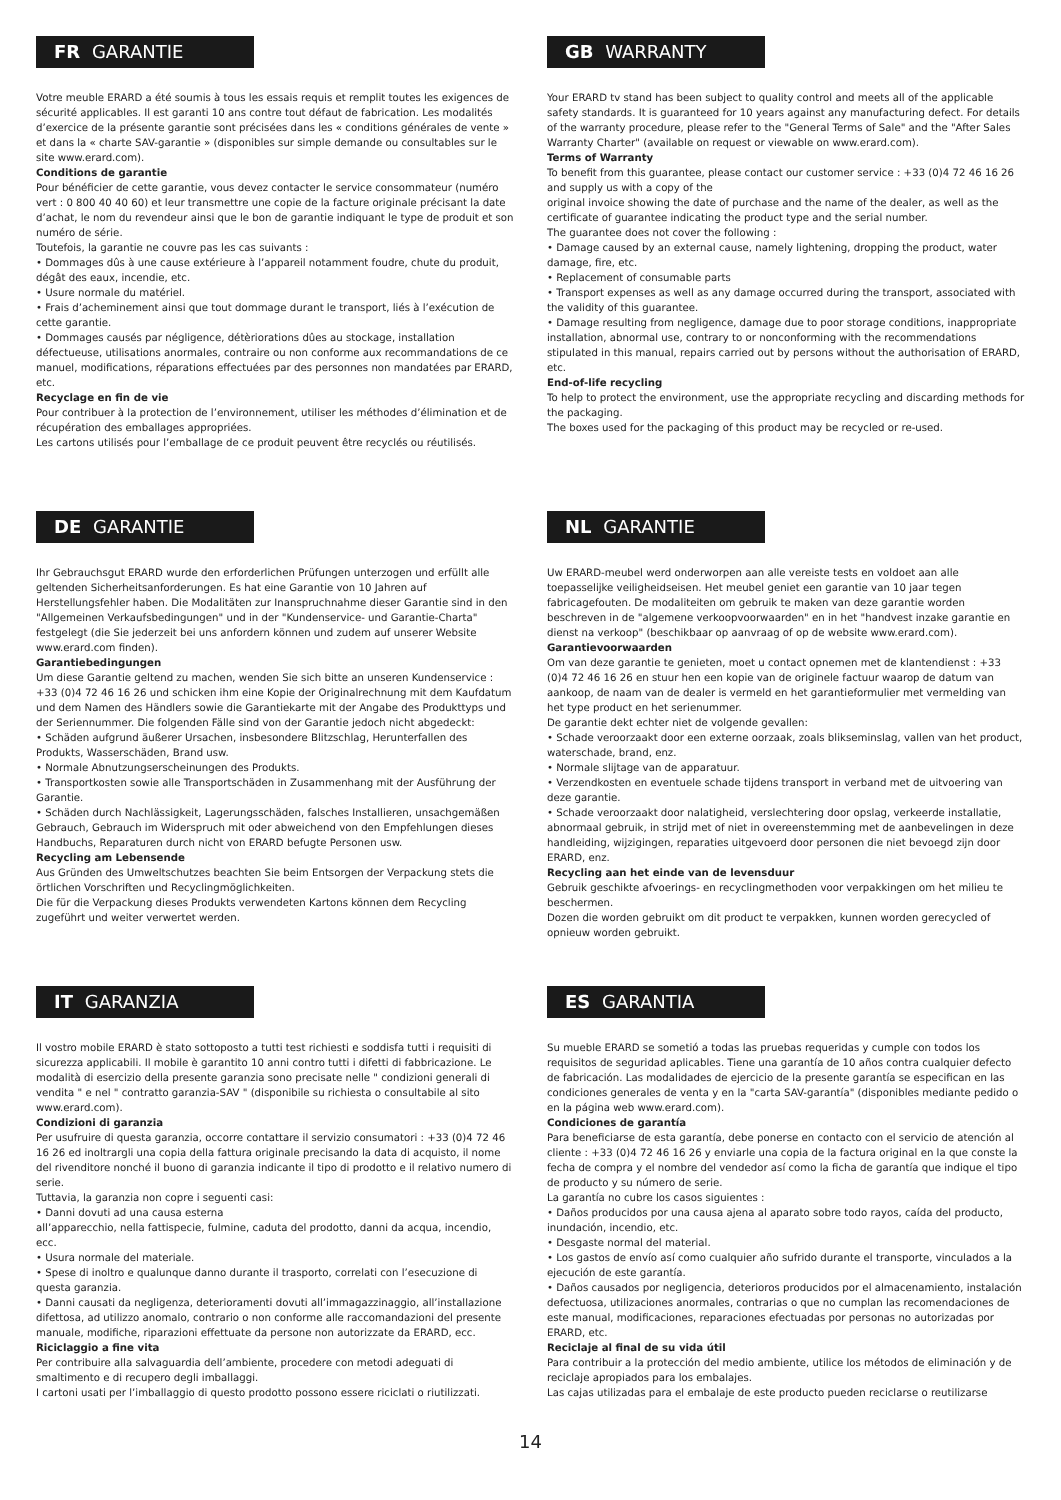FR GARANTIE
Votre meuble ERARD a été soumis à tous les essais requis et remplit toutes les exigences de sécurité applicables. Il est garanti 10 ans contre tout défaut de fabrication. Les modalités d’exercice de la présente garantie sont précisées dans les « conditions générales de vente » et dans la « charte SAV-garantie » (disponibles sur simple demande ou consultables sur le site www.erard.com).
Conditions de garantie
Pour bénéficier de cette garantie, vous devez contacter le service consommateur (numéro vert : 0 800 40 40 60) et leur transmettre une copie de la facture originale précisant la date d’achat, le nom du revendeur ainsi que le bon de garantie indiquant le type de produit et son numéro de série.
Toutefois, la garantie ne couvre pas les cas suivants :
• Dommages dûs à une cause extérieure à l’appareil notamment foudre, chute du produit, dégât des eaux, incendie, etc.
• Usure normale du matériel.
• Frais d’acheminement ainsi que tout dommage durant le transport, liés à l’exécution de cette garantie.
• Dommages causés par négligence, détèriorations dûes au stockage, installation défectueuse, utilisations anormales, contraire ou non conforme aux recommandations de ce manuel, modifications, réparations effectuées par des personnes non mandatées par ERARD, etc.
Recyclage en fin de vie
Pour contribuer à la protection de l’environnement, utiliser les méthodes d’élimination et de récupération des emballages appropriées.
Les cartons utilisés pour l’emballage de ce produit peuvent être recyclés ou réutilisés.
GB WARRANTY
Your ERARD tv stand has been subject to quality control and meets all of the applicable safety standards. It is guaranteed for 10 years against any manufacturing defect. For details of the warranty procedure, please refer to the "General Terms of Sale" and the "After Sales Warranty Charter" (available on request or viewable on www.erard.com).
Terms of Warranty
To benefit from this guarantee, please contact our customer service : +33 (0)4 72 46 16 26 and supply us with a copy of the
original invoice showing the date of purchase and the name of the dealer, as well as the certificate of guarantee indicating the product type and the serial number.
The guarantee does not cover the following :
• Damage caused by an external cause, namely lightening, dropping the product, water damage, fire, etc.
• Replacement of consumable parts
• Transport expenses as well as any damage occurred during the transport, associated with the validity of this guarantee.
• Damage resulting from negligence, damage due to poor storage conditions, inappropriate installation, abnormal use, contrary to or nonconforming with the recommendations stipulated in this manual, repairs carried out by persons without the authorisation of ERARD, etc.
End-of-life recycling
To help to protect the environment, use the appropriate recycling and discarding methods for the packaging.
The boxes used for the packaging of this product may be recycled or re-used.
DE GARANTIE
Ihr Gebrauchsgut ERARD wurde den erforderlichen Prüfungen unterzogen und erfüllt alle geltenden Sicherheitsanforderungen. Es hat eine Garantie von 10 Jahren auf Herstellungsfehler haben. Die Modalitäten zur Inanspruchnahme dieser Garantie sind in den "Allgemeinen Verkaufsbedingungen" und in der "Kundenservice- und Garantie-Charta" festgelegt (die Sie jederzeit bei uns anfordern können und zudem auf unserer Website www.erard.com finden).
Garantiebedingungen
Um diese Garantie geltend zu machen, wenden Sie sich bitte an unseren Kundenservice : +33 (0)4 72 46 16 26 und schicken ihm eine Kopie der Originalrechnung mit dem Kaufdatum und dem Namen des Händlers sowie die Garantiekarte mit der Angabe des Produkttyps und der Seriennummer. Die folgenden Fälle sind von der Garantie jedoch nicht abgedeckt:
• Schäden aufgrund äußerer Ursachen, insbesondere Blitzschlag, Herunterfallen des Produkts, Wasserschäden, Brand usw.
• Normale Abnutzungserscheinungen des Produkts.
• Transportkosten sowie alle Transportschäden in Zusammenhang mit der Ausführung der Garantie.
• Schäden durch Nachlässigkeit, Lagerungsschäden, falsches Installieren, unsachgemäßen Gebrauch, Gebrauch im Widerspruch mit oder abweichend von den Empfehlungen dieses Handbuchs, Reparaturen durch nicht von ERARD befugte Personen usw.
Recycling am Lebensende
Aus Gründen des Umweltschutzes beachten Sie beim Entsorgen der Verpackung stets die örtlichen Vorschriften und Recyclingmöglichkeiten.
Die für die Verpackung dieses Produkts verwendeten Kartons können dem Recycling zugeführt und weiter verwertet werden.
NL GARANTIE
Uw ERARD-meubel werd onderworpen aan alle vereiste tests en voldoet aan alle toepasselijke veiligheidseisen. Het meubel geniet een garantie van 10 jaar tegen fabricagefouten. De modaliteiten om gebruik te maken van deze garantie worden beschreven in de "algemene verkoopvoorwaarden" en in het "handvest inzake garantie en dienst na verkoop" (beschikbaar op aanvraag of op de website www.erard.com).
Garantievoorwaarden
Om van deze garantie te genieten, moet u contact opnemen met de klantendienst : +33 (0)4 72 46 16 26 en stuur hen een kopie van de originele factuur waarop de datum van aankoop, de naam van de dealer is vermeld en het garantieformulier met vermelding van het type product en het serienummer.
De garantie dekt echter niet de volgende gevallen:
• Schade veroorzaakt door een externe oorzaak, zoals blikseminslag, vallen van het product, waterschade, brand, enz.
• Normale slijtage van de apparatuur.
• Verzendkosten en eventuele schade tijdens transport in verband met de uitvoering van deze garantie.
• Schade veroorzaakt door nalatigheid, verslechtering door opslag, verkeerde installatie, abnormaal gebruik, in strijd met of niet in overeenstemming met de aanbevelingen in deze handleiding, wijzigingen, reparaties uitgevoerd door personen die niet bevoegd zijn door ERARD, enz.
Recycling aan het einde van de levensduur
Gebruik geschikte afvoerings- en recyclingmethoden voor verpakkingen om het milieu te beschermen.
Dozen die worden gebruikt om dit product te verpakken, kunnen worden gerecycled of opnieuw worden gebruikt.
IT GARANZIA
Il vostro mobile ERARD è stato sottoposto a tutti test richiesti e soddisfa tutti i requisiti di sicurezza applicabili. Il mobile è garantito 10 anni contro tutti i difetti di fabbricazione. Le modalità di esercizio della presente garanzia sono precisate nelle " condizioni generali di vendita " e nel " contratto garanzia-SAV " (disponibile su richiesta o consultabile al sito www.erard.com).
Condizioni di garanzia
Per usufruire di questa garanzia, occorre contattare il servizio consumatori : +33 (0)4 72 46 16 26 ed inoltrargli una copia della fattura originale precisando la data di acquisto, il nome del rivenditore nonché il buono di garanzia indicante il tipo di prodotto e il relativo numero di serie.
Tuttavia, la garanzia non copre i seguenti casi:
• Danni dovuti ad una causa esterna
all’apparecchio, nella fattispecie, fulmine, caduta del prodotto, danni da acqua, incendio, ecc.
• Usura normale del materiale.
• Spese di inoltro e qualunque danno durante il trasporto, correlati con l’esecuzione di questa garanzia.
• Danni causati da negligenza, deterioramenti dovuti all’immagazzinaggio, all’installazione difettosa, ad utilizzo anomalo, contrario o non conforme alle raccomandazioni del presente manuale, modifiche, riparazioni effettuate da persone non autorizzate da ERARD, ecc.
Riciclaggio a fine vita
Per contribuire alla salvaguardia dell’ambiente, procedere con metodi adeguati di smaltimento e di recupero degli imballaggi.
I cartoni usati per l’imballaggio di questo prodotto possono essere riciclati o riutilizzati.
ES GARANTIA
Su mueble ERARD se sometió a todas las pruebas requeridas y cumple con todos los requisitos de seguridad aplicables. Tiene una garantía de 10 años contra cualquier defecto de fabricación. Las modalidades de ejercicio de la presente garantía se especifican en las condiciones generales de venta y en la "carta SAV-garantía" (disponibles mediante pedido o en la página web www.erard.com).
Condiciones de garantía
Para beneficiarse de esta garantía, debe ponerse en contacto con el servicio de atención al cliente : +33 (0)4 72 46 16 26 y enviarle una copia de la factura original en la que conste la fecha de compra y el nombre del vendedor así como la ficha de garantía que indique el tipo de producto y su número de serie.
La garantía no cubre los casos siguientes :
• Daños producidos por una causa ajena al aparato sobre todo rayos, caída del producto, inundación, incendio, etc.
• Desgaste normal del material.
• Los gastos de envío así como cualquier año sufrido durante el transporte, vinculados a la ejecución de este garantía.
• Daños causados por negligencia, deterioros producidos por el almacenamiento, instalación defectuosa, utilizaciones anormales, contrarias o que no cumplan las recomendaciones de este manual, modificaciones, reparaciones efectuadas por personas no autorizadas por ERARD, etc.
Reciclaje al final de su vida útil
Para contribuir a la protección del medio ambiente, utilice los métodos de eliminación y de reciclaje apropiados para los embalajes.
Las cajas utilizadas para el embalaje de este producto pueden reciclarse o reutilizarse
14